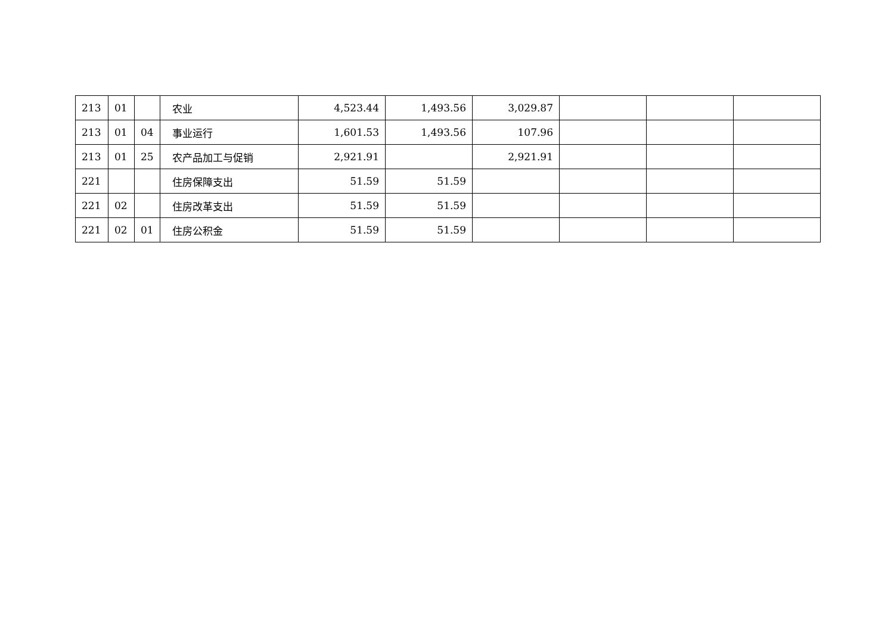| 213 | 01 | | 农业 | 4,523.44 | 1,493.56 | 3,029.87 | | | |
| 213 | 01 | 04 | 事业运行 | 1,601.53 | 1,493.56 | 107.96 | | | |
| 213 | 01 | 25 | 农产品加工与促销 | 2,921.91 | | 2,921.91 | | | |
| 221 | | | 住房保障支出 | 51.59 | 51.59 | | | | |
| 221 | 02 | | 住房改革支出 | 51.59 | 51.59 | | | | |
| 221 | 02 | 01 | 住房公积金 | 51.59 | 51.59 | | | | |